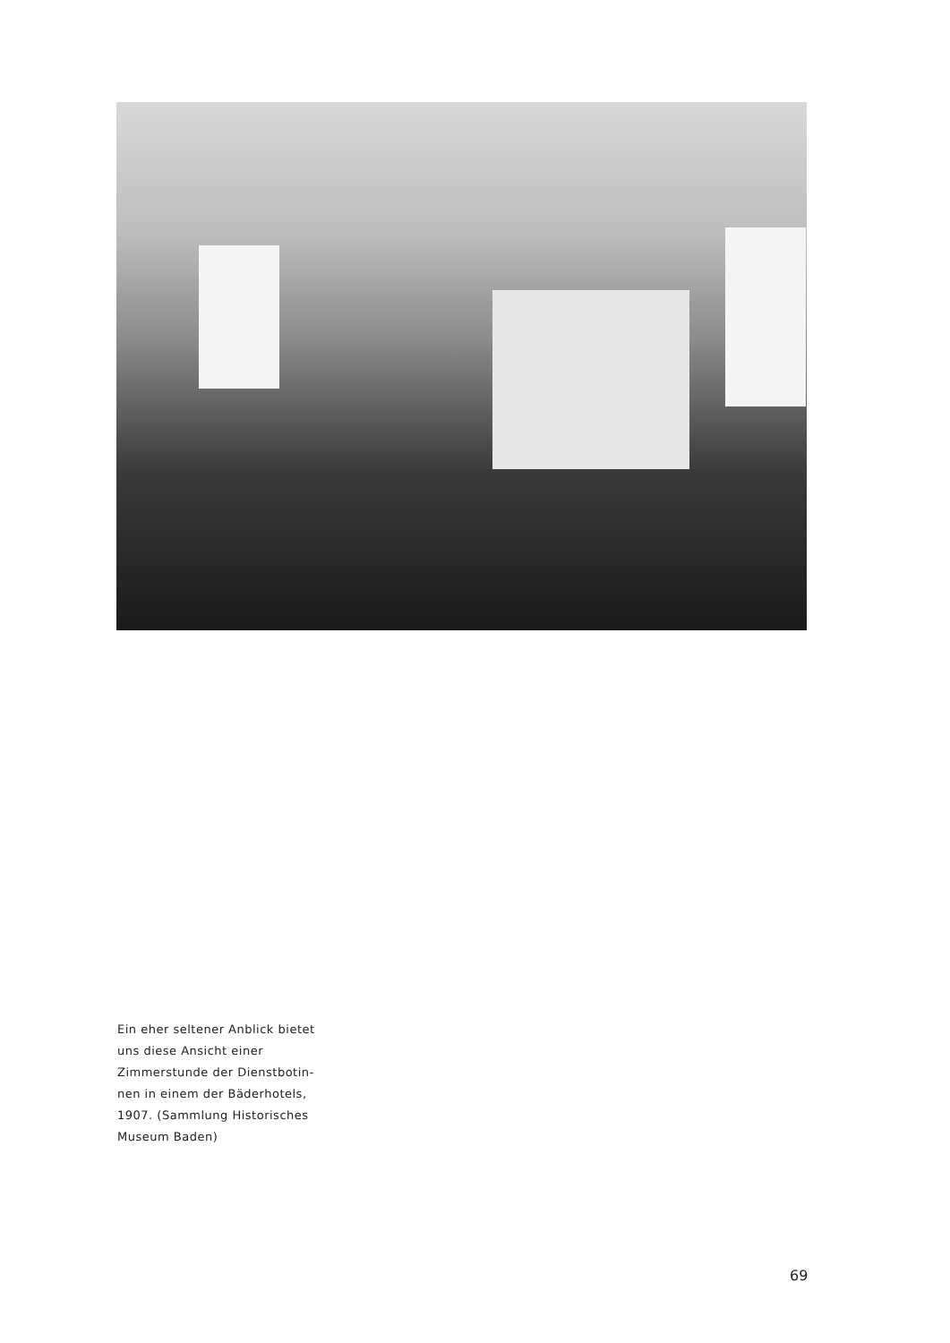Ein eher seltener Anblick bietet uns diese Ansicht einer Zimmerstunde der Dienstbotin-nen in einem der Bäderhotels, 1907. (Sammlung Historisches Museum Baden)
69